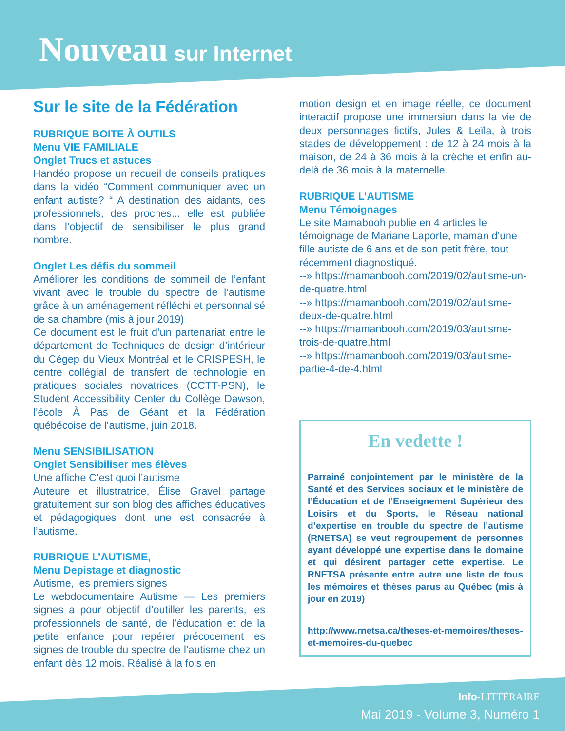Nouveau sur Internet
Sur le site de la Fédération
RUBRIQUE BOITE À OUTILS
Menu VIE FAMILIALE
Onglet Trucs et astuces
Handéo propose un recueil de conseils pratiques dans la vidéo “Comment communiquer avec un enfant autiste? “ A destination des aidants, des professionnels, des proches... elle est publiée dans l’objectif de sensibiliser le plus grand nombre.
Onglet Les défis du sommeil
Améliorer les conditions de sommeil de l’enfant vivant avec le trouble du spectre de l’autisme grâce à un aménagement réfléchi et personnalisé de sa chambre (mis à jour 2019)
Ce document est le fruit d’un partenariat entre le département de Techniques de design d’intérieur du Cégep du Vieux Montréal et le CRISPESH, le centre collégial de transfert de technologie en pratiques sociales novatrices (CCTT-PSN), le Student Accessibility Center du Collège Dawson, l’école À Pas de Géant et la Fédération québécoise de l’autisme, juin 2018.
Menu SENSIBILISATION
Onglet Sensibiliser mes élèves
Une affiche C’est quoi l’autisme
Auteure et illustratrice, Élise Gravel partage gratuitement sur son blog des affiches éducatives et pédagogiques dont une est consacrée à l’autisme.
RUBRIQUE L’AUTISME,
Menu Depistage et diagnostic
Autisme, les premiers signes
Le webdocumentaire Autisme — Les premiers signes a pour objectif d’outiller les parents, les professionnels de santé, de l’éducation et de la petite enfance pour repérer précocement les signes de trouble du spectre de l’autisme chez un enfant dès 12 mois. Réalisé à la fois en
motion design et en image réelle, ce document interactif propose une immersion dans la vie de deux personnages fictifs, Jules & Leïla, à trois stades de développement : de 12 à 24 mois à la maison, de 24 à 36 mois à la crèche et enfin au-delà de 36 mois à la maternelle.
RUBRIQUE L’AUTISME
Menu Témoignages
Le site Mamabooh publie en 4 articles le témoignage de Mariane Laporte, maman d’une fille autiste de 6 ans et de son petit frère, tout récemment diagnostiqué.
--» https://mamanbooh.com/2019/02/autisme-un-de-quatre.html
--» https://mamanbooh.com/2019/02/autisme-deux-de-quatre.html
--» https://mamanbooh.com/2019/03/autisme-trois-de-quatre.html
--» https://mamanbooh.com/2019/03/autisme-partie-4-de-4.html
En vedette !
Parrainé conjointement par le ministère de la Santé et des Services sociaux et le ministère de l’Éducation et de l’Enseignement Supérieur des Loisirs et du Sports, le Réseau national d’expertise en trouble du spectre de l’autisme (RNETSA) se veut regroupement de personnes ayant développé une expertise dans le domaine et qui désirent partager cette expertise. Le RNETSA présente entre autre une liste de tous les mémoires et thèses parus au Québec (mis à jour en 2019)
http://www.rnetsa.ca/theses-et-memoires/theses-et-memoires-du-quebec
Info-LITTÉRAIRE
Mai 2019 - Volume 3, Numéro 1